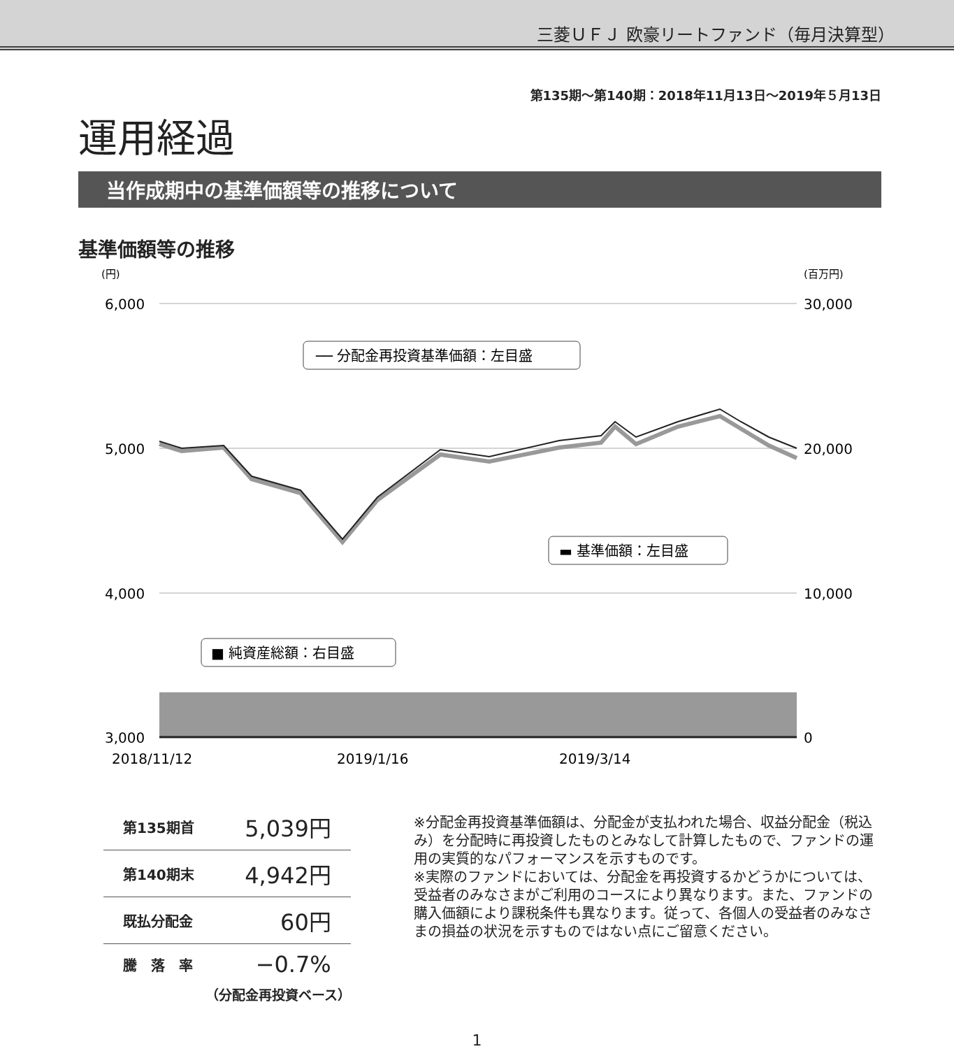三菱ＵＦＪ 欧豪リートファンド（毎月決算型）
運用経過
第135期～第140期：2018年11月13日～2019年５月13日
当作成期中の基準価額等の推移について
基準価額等の推移
(円)
(百万円)
6,000
5,000
4,000
3,000
30,000
20,000
10,000
0
2018/11/12
2019/1/16
2019/3/14
── 分配金再投資基準価額：左目盛
▬ 基準価額：左目盛
■ 純資産総額：右目盛
| 第135期首 | 5,039円 |
| 第140期末 | 4,942円 |
| 既払分配金 | 60円 |
| 騰 落 率 | −0.7% |
（分配金再投資ベース）
※分配金再投資基準価額は、分配金が支払われた場合、収益分配金（税込み）を分配時に再投資したものとみなして計算したもので、ファンドの運用の実質的なパフォーマンスを示すものです。
※実際のファンドにおいては、分配金を再投資するかどうかについては、受益者のみなさまがご利用のコースにより異なります。また、ファンドの購入価額により課税条件も異なります。従って、各個人の受益者のみなさまの損益の状況を示すものではない点にご留意ください。
1